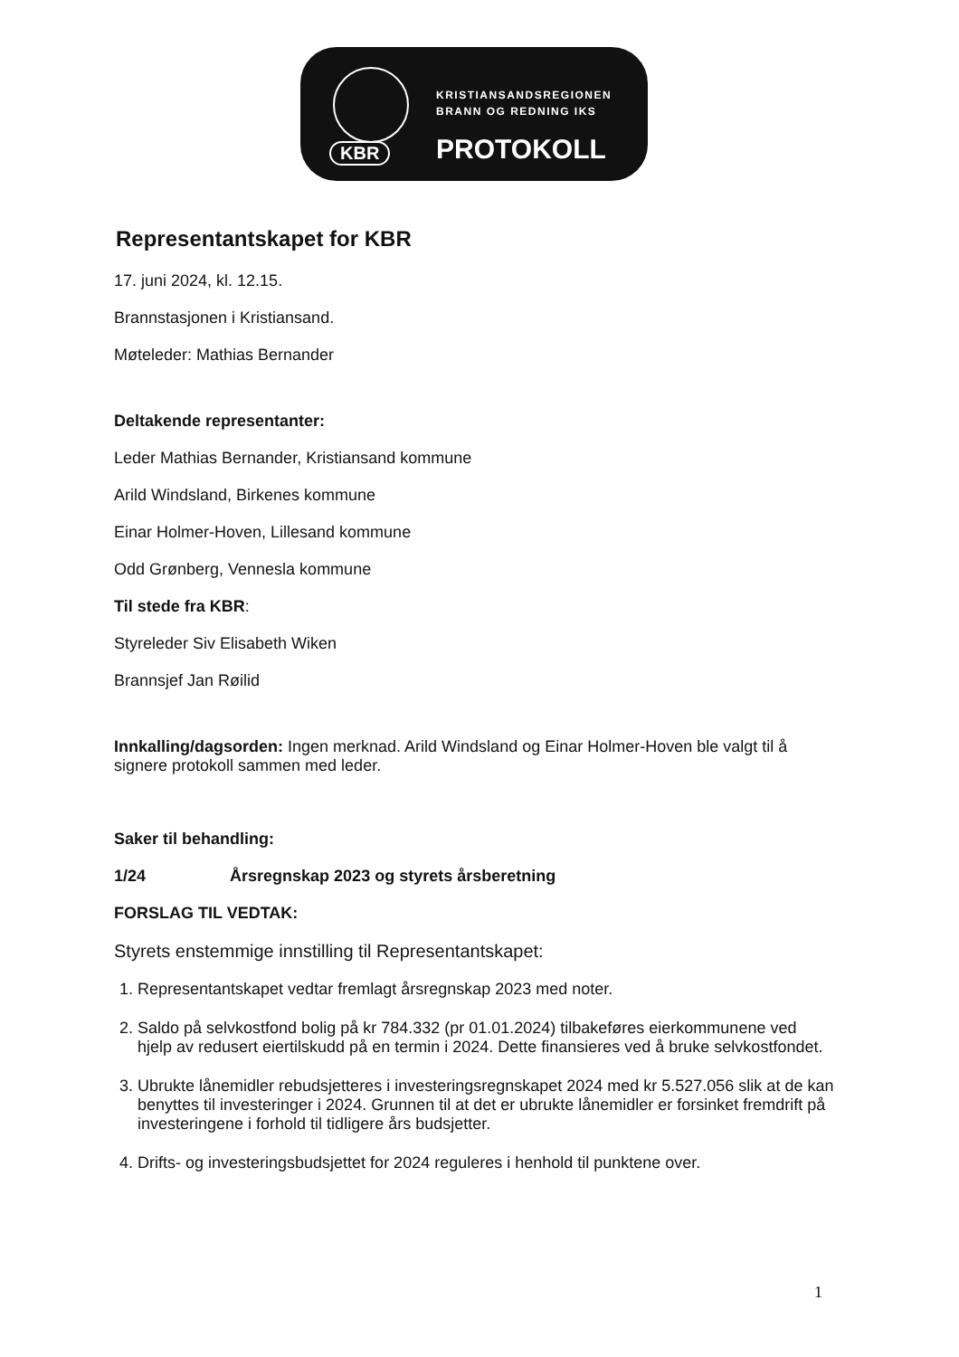KBR
KRISTIANSANDSREGIONEN
BRANN OG REDNING IKS
PROTOKOLL
Representantskapet for KBR
17. juni 2024, kl. 12.15.
Brannstasjonen i Kristiansand.
Møteleder: Mathias Bernander
Deltakende representanter:
Leder Mathias Bernander, Kristiansand kommune
Arild Windsland, Birkenes kommune
Einar Holmer-Hoven, Lillesand kommune
Odd Grønberg, Vennesla kommune
Til stede fra KBR:
Styreleder Siv Elisabeth Wiken
Brannsjef Jan Røilid
Innkalling/dagsorden: Ingen merknad. Arild Windsland og Einar Holmer-Hoven ble valgt til å signere protokoll sammen med leder.
Saker til behandling:
1/24 Årsregnskap 2023 og styrets årsberetning
FORSLAG TIL VEDTAK:
Styrets enstemmige innstilling til Representantskapet:
1. Representantskapet vedtar fremlagt årsregnskap 2023 med noter.
2. Saldo på selvkostfond bolig på kr 784.332 (pr 01.01.2024) tilbakeføres eierkommunene ved hjelp av redusert eiertilskudd på en termin i 2024. Dette finansieres ved å bruke selvkostfondet.
3. Ubrukte lånemidler rebudsjetteres i investeringsregnskapet 2024 med kr 5.527.056 slik at de kan benyttes til investeringer i 2024. Grunnen til at det er ubrukte lånemidler er forsinket fremdrift på investeringene i forhold til tidligere års budsjetter.
4. Drifts- og investeringsbudsjettet for 2024 reguleres i henhold til punktene over.
1